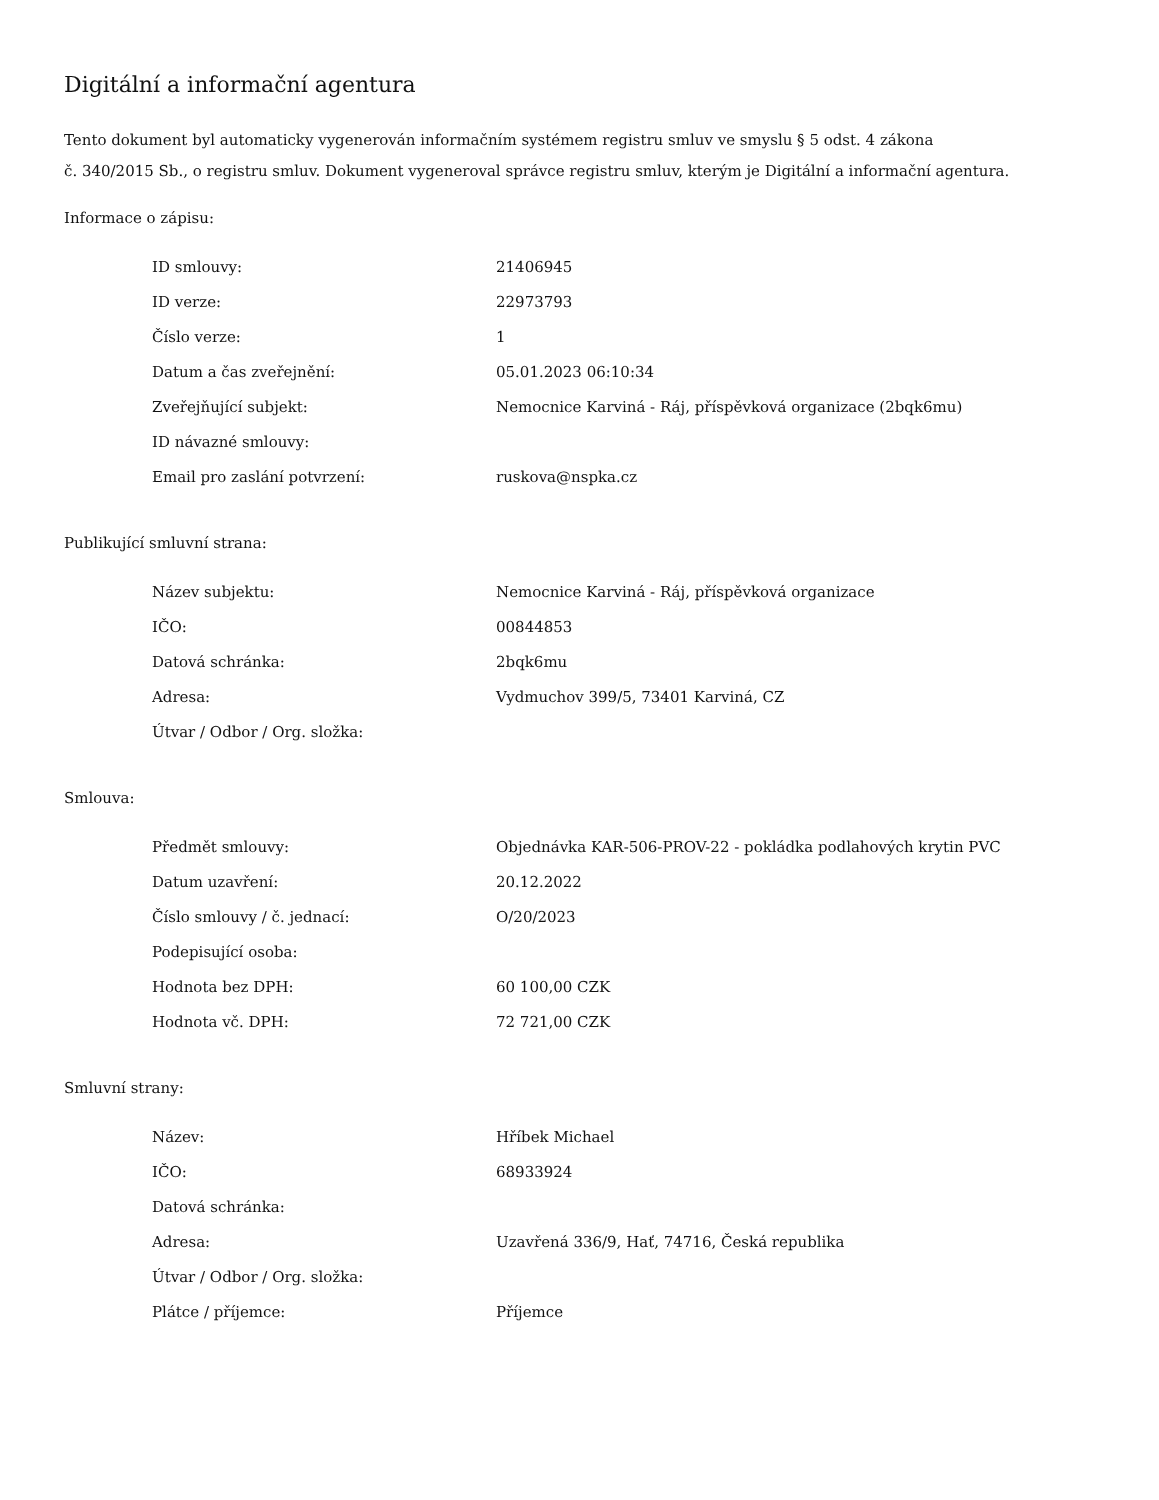Digitální a informační agentura
Tento dokument byl automaticky vygenerován informačním systémem registru smluv ve smyslu § 5 odst. 4 zákona
č. 340/2015 Sb., o registru smluv. Dokument vygeneroval správce registru smluv, kterým je Digitální a informační agentura.
Informace o zápisu:
| ID smlouvy: | 21406945 |
| ID verze: | 22973793 |
| Číslo verze: | 1 |
| Datum a čas zveřejnění: | 05.01.2023 06:10:34 |
| Zveřejňující subjekt: | Nemocnice Karviná - Ráj, příspěvková organizace (2bqk6mu) |
| ID návazné smlouvy: | |
| Email pro zaslání potvrzení: | ruskova@nspka.cz |
Publikující smluvní strana:
| Název subjektu: | Nemocnice Karviná - Ráj, příspěvková organizace |
| IČO: | 00844853 |
| Datová schránka: | 2bqk6mu |
| Adresa: | Vydmuchov 399/5, 73401 Karviná, CZ |
| Útvar / Odbor / Org. složka: | |
Smlouva:
| Předmět smlouvy: | Objednávka KAR-506-PROV-22 - pokládka podlahových krytin PVC |
| Datum uzavření: | 20.12.2022 |
| Číslo smlouvy / č. jednací: | O/20/2023 |
| Podepisující osoba: | |
| Hodnota bez DPH: | 60 100,00 CZK |
| Hodnota vč. DPH: | 72 721,00 CZK |
Smluvní strany:
| Název: | Hříbek Michael |
| IČO: | 68933924 |
| Datová schránka: | |
| Adresa: | Uzavřená 336/9, Hať, 74716, Česká republika |
| Útvar / Odbor / Org. složka: | |
| Plátce / příjemce: | Příjemce |